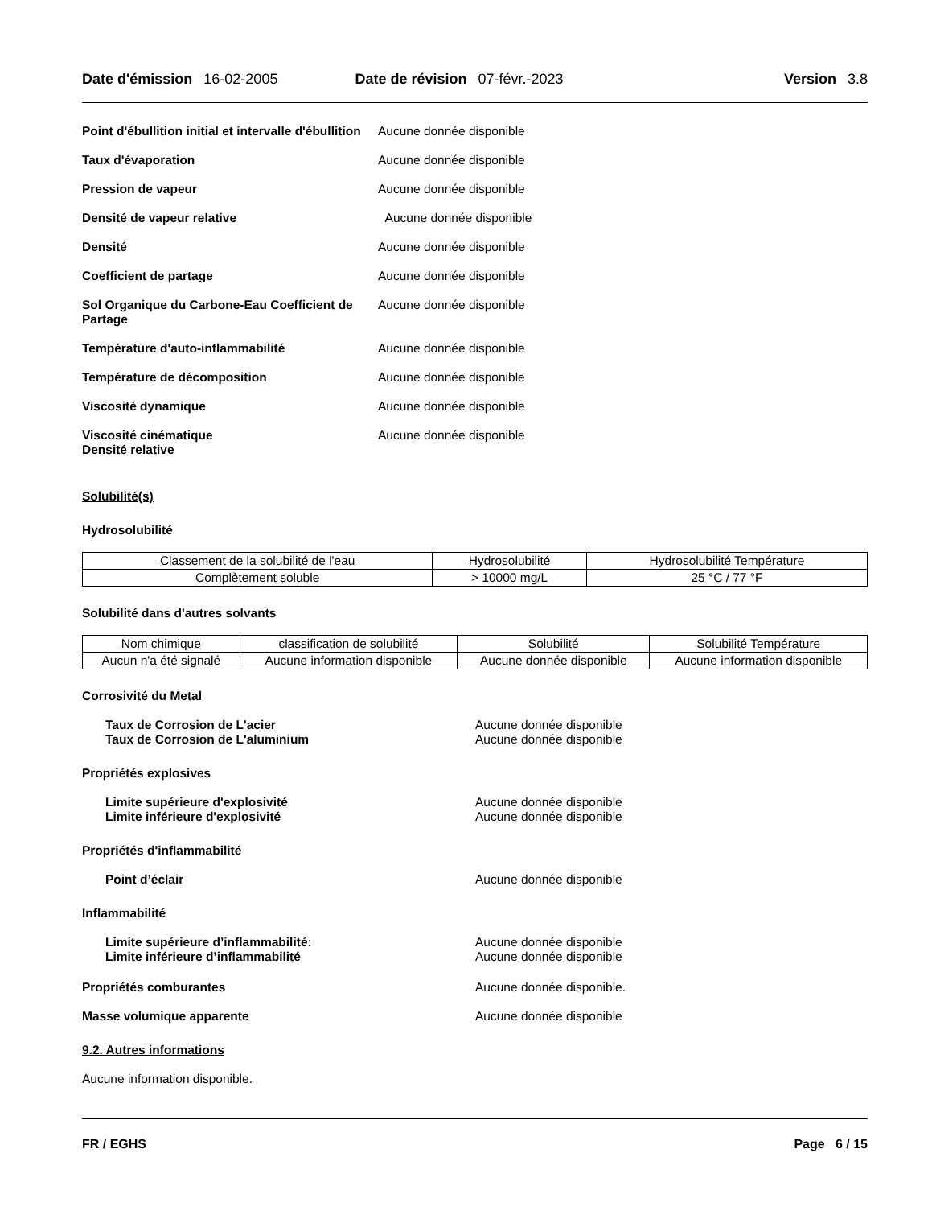Date d'émission 16-02-2005 Date de révision 07-févr.-2023 Version 3.8
Point d'ébullition initial et intervalle d'ébullition
Aucune donnée disponible
Taux d'évaporation Aucune donnée disponible
Pression de vapeur Aucune donnée disponible
Densité de vapeur relative Aucune donnée disponible
Densité Aucune donnée disponible
Coefficient de partage Aucune donnée disponible
Sol Organique du Carbone-Eau Coefficient de Partage
Aucune donnée disponible
Température d'auto-inflammabilité Aucune donnée disponible
Température de décomposition Aucune donnée disponible
Viscosité dynamique Aucune donnée disponible
Viscosité cinématique
Densité relative
Aucune donnée disponible
Solubilité(s)
Hydrosolubilité
| Classement de la solubilité de l'eau | Hydrosolubilité | Hydrosolubilité Température |
| --- | --- | --- |
| Complètement soluble | > 10000 mg/L | 25 °C / 77 °F |
Solubilité dans d'autres solvants
| Nom chimique | classification de solubilité | Solubilité | Solubilité Température |
| --- | --- | --- | --- |
| Aucun n'a été signalé | Aucune information disponible | Aucune donnée disponible | Aucune information disponible |
Corrosivité du Metal
Taux de Corrosion de L'acier
Taux de Corrosion de L'aluminium
Aucune donnée disponible
Aucune donnée disponible
Propriétés explosives
Limite supérieure d'explosivité
Limite inférieure d'explosivité
Aucune donnée disponible
Aucune donnée disponible
Propriétés d'inflammabilité
Point d’éclair Aucune donnée disponible
Inflammabilité
Limite supérieure d’inflammabilité:
Limite inférieure d’inflammabilité
Aucune donnée disponible
Aucune donnée disponible
Propriétés comburantes Aucune donnée disponible.
Masse volumique apparente Aucune donnée disponible
9.2. Autres informations
Aucune information disponible.
FR / EGHS Page 6 / 15